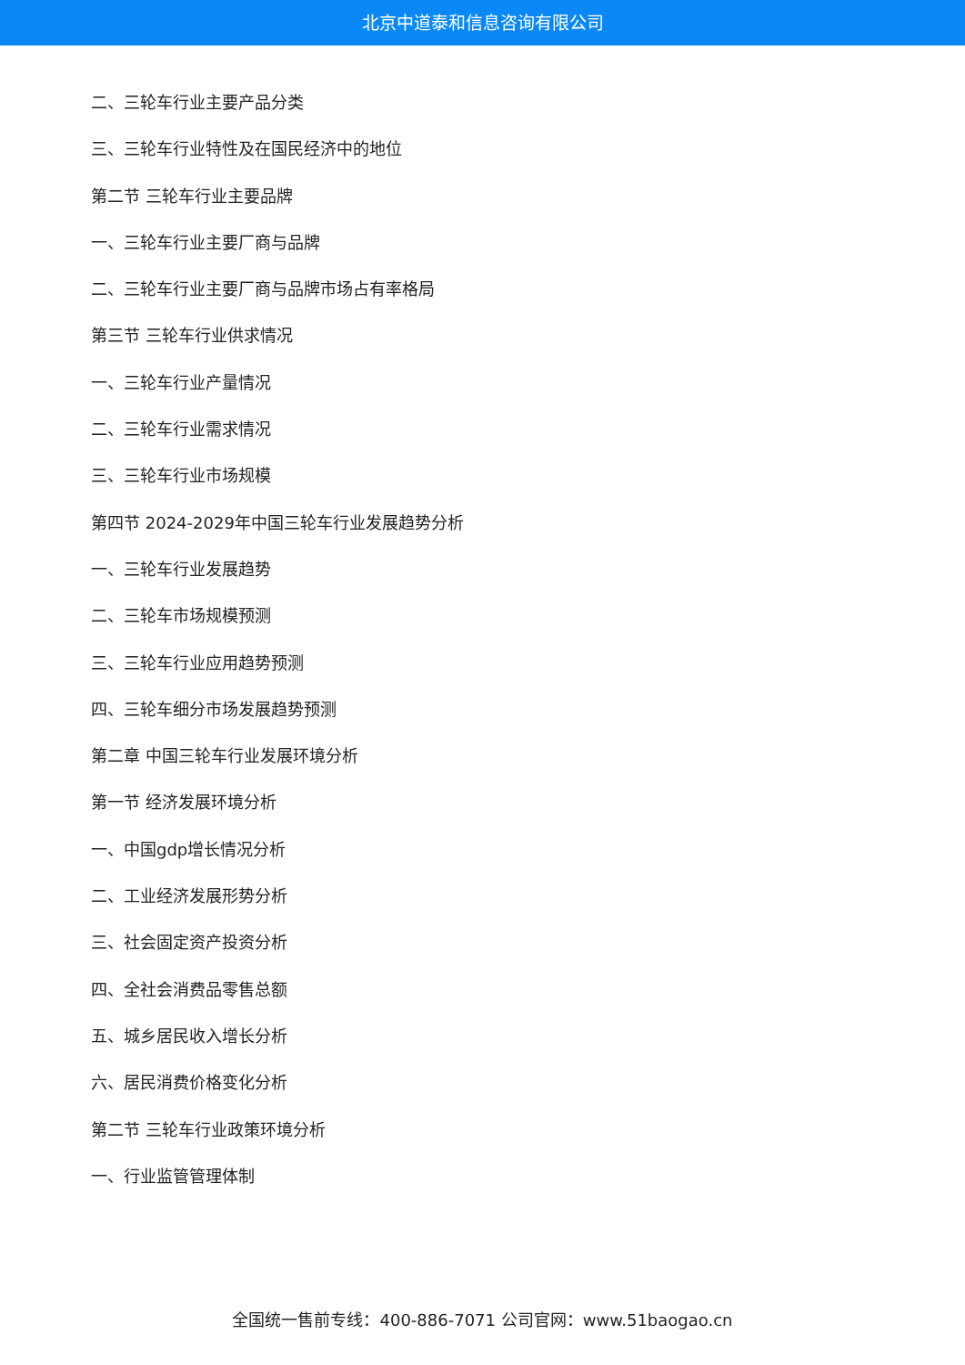北京中道泰和信息咨询有限公司
二、三轮车行业主要产品分类
三、三轮车行业特性及在国民经济中的地位
第二节 三轮车行业主要品牌
一、三轮车行业主要厂商与品牌
二、三轮车行业主要厂商与品牌市场占有率格局
第三节 三轮车行业供求情况
一、三轮车行业产量情况
二、三轮车行业需求情况
三、三轮车行业市场规模
第四节 2024-2029年中国三轮车行业发展趋势分析
一、三轮车行业发展趋势
二、三轮车市场规模预测
三、三轮车行业应用趋势预测
四、三轮车细分市场发展趋势预测
第二章 中国三轮车行业发展环境分析
第一节 经济发展环境分析
一、中国gdp增长情况分析
二、工业经济发展形势分析
三、社会固定资产投资分析
四、全社会消费品零售总额
五、城乡居民收入增长分析
六、居民消费价格变化分析
第二节 三轮车行业政策环境分析
一、行业监管管理体制
全国统一售前专线：400-886-7071 公司官网：www.51baogao.cn